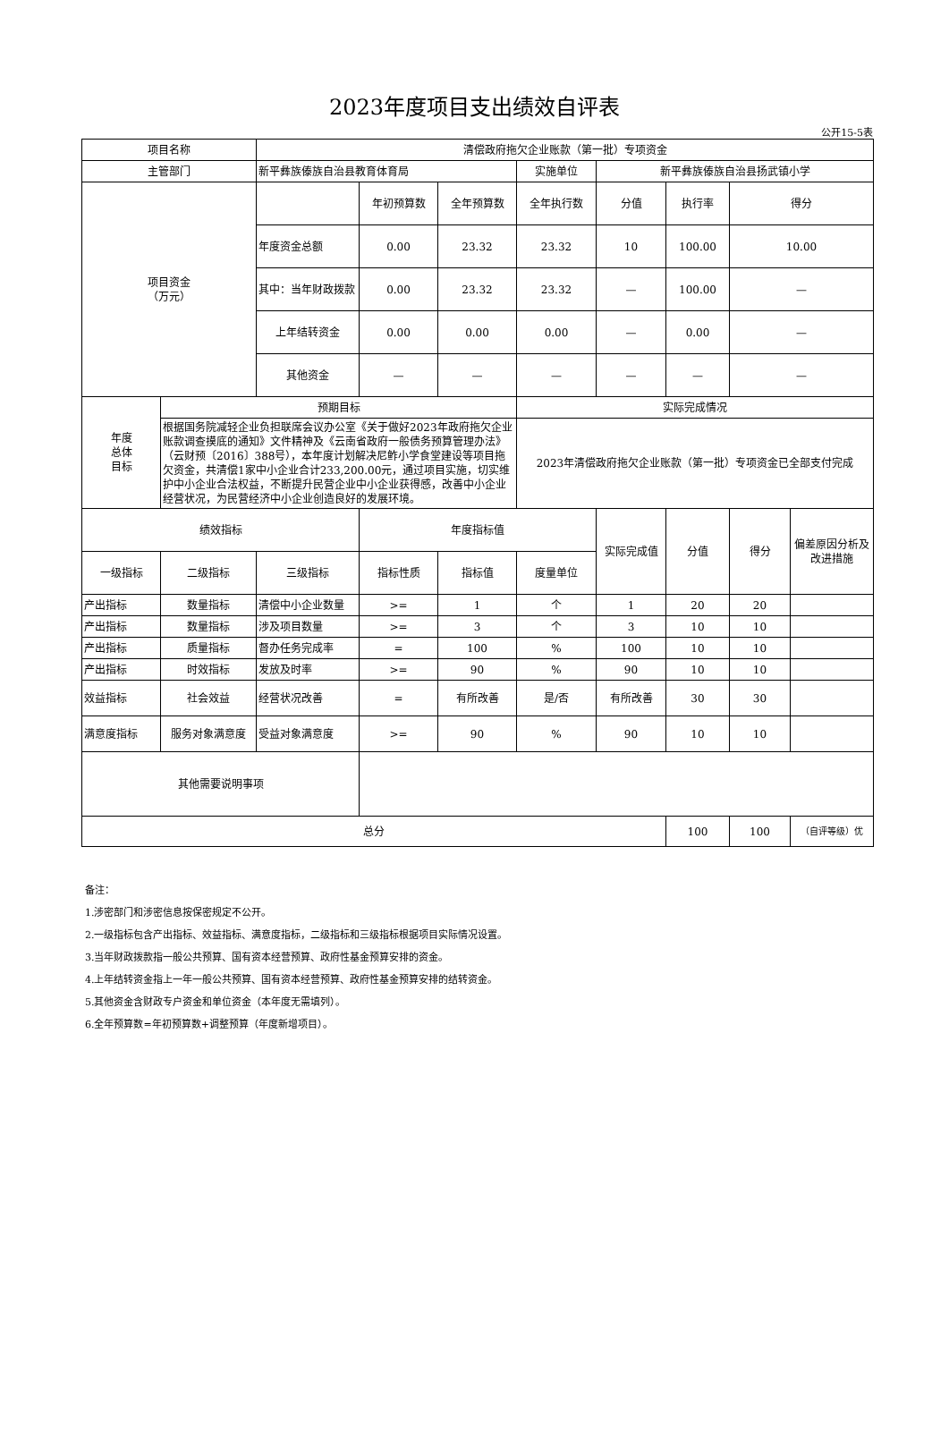2023年度项目支出绩效自评表
公开15-5表
| 项目名称 | | 清偿政府拖欠企业账款（第一批）专项资金 | | | | | | | |
| 主管部门 | | 新平彝族傣族自治县教育体育局 | | | 实施单位 | 新平彝族傣族自治县扬武镇小学 | | | |
| 项目资金 （万元） | | | 年初预算数 | 全年预算数 | 全年执行数 | 分值 | 执行率 | 得分 | |
| | | 年度资金总额 | 0.00 | 23.32 | 23.32 | 10 | 100.00 | 10.00 | |
| | | 其中：当年财政拨款 | 0.00 | 23.32 | 23.32 | — | 100.00 | — | |
| | | 上年结转资金 | 0.00 | 0.00 | 0.00 | — | 0.00 | — | |
| | | 其他资金 | — | — | — | — | — | — | |
| 年度 总体 目标 | 预期目标 | | | | 实际完成情况 | | | | |
| | 根据国务院减轻企业负担联席会议办公室《关于做好2023年政府拖欠企业账款调查摸底的通知》文件精神及《云南省政府一般债务预算管理办法》（云财预〔2016〕388号），本年度计划解决尼鲊小学食堂建设等项目拖欠资金，共清偿1家中小企业合计233,200.00元，通过项目实施，切实维护中小企业合法权益，不断提升民营企业中小企业获得感，改善中小企业经营状况，为民营经济中小企业创造良好的发展环境。 | | | | 2023年清偿政府拖欠企业账款（第一批）专项资金已全部支付完成 | | | | |
| 绩效指标 | | | 年度指标值 | | | 实际完成值 | 分值 | 得分 | 偏差原因分析及改进措施 |
| 一级指标 | 二级指标 | 三级指标 | 指标性质 | 指标值 | 度量单位 | | | | |
| 产出指标 | 数量指标 | 清偿中小企业数量 | >= | 1 | 个 | 1 | 20 | 20 | |
| 产出指标 | 数量指标 | 涉及项目数量 | >= | 3 | 个 | 3 | 10 | 10 | |
| 产出指标 | 质量指标 | 督办任务完成率 | = | 100 | % | 100 | 10 | 10 | |
| 产出指标 | 时效指标 | 发放及时率 | >= | 90 | % | 90 | 10 | 10 | |
| 效益指标 | 社会效益 | 经营状况改善 | = | 有所改善 | 是/否 | 有所改善 | 30 | 30 | |
| 满意度指标 | 服务对象满意度 | 受益对象满意度 | >= | 90 | % | 90 | 10 | 10 | |
| 其他需要说明事项 | | | | | | | | | |
| 总分 | | | | | | | 100 | 100 | （自评等级）优 |
备注：
1.涉密部门和涉密信息按保密规定不公开。
2.一级指标包含产出指标、效益指标、满意度指标，二级指标和三级指标根据项目实际情况设置。
3.当年财政拨款指一般公共预算、国有资本经营预算、政府性基金预算安排的资金。
4.上年结转资金指上一年一般公共预算、国有资本经营预算、政府性基金预算安排的结转资金。
5.其他资金含财政专户资金和单位资金（本年度无需填列）。
6.全年预算数=年初预算数+调整预算（年度新增项目）。